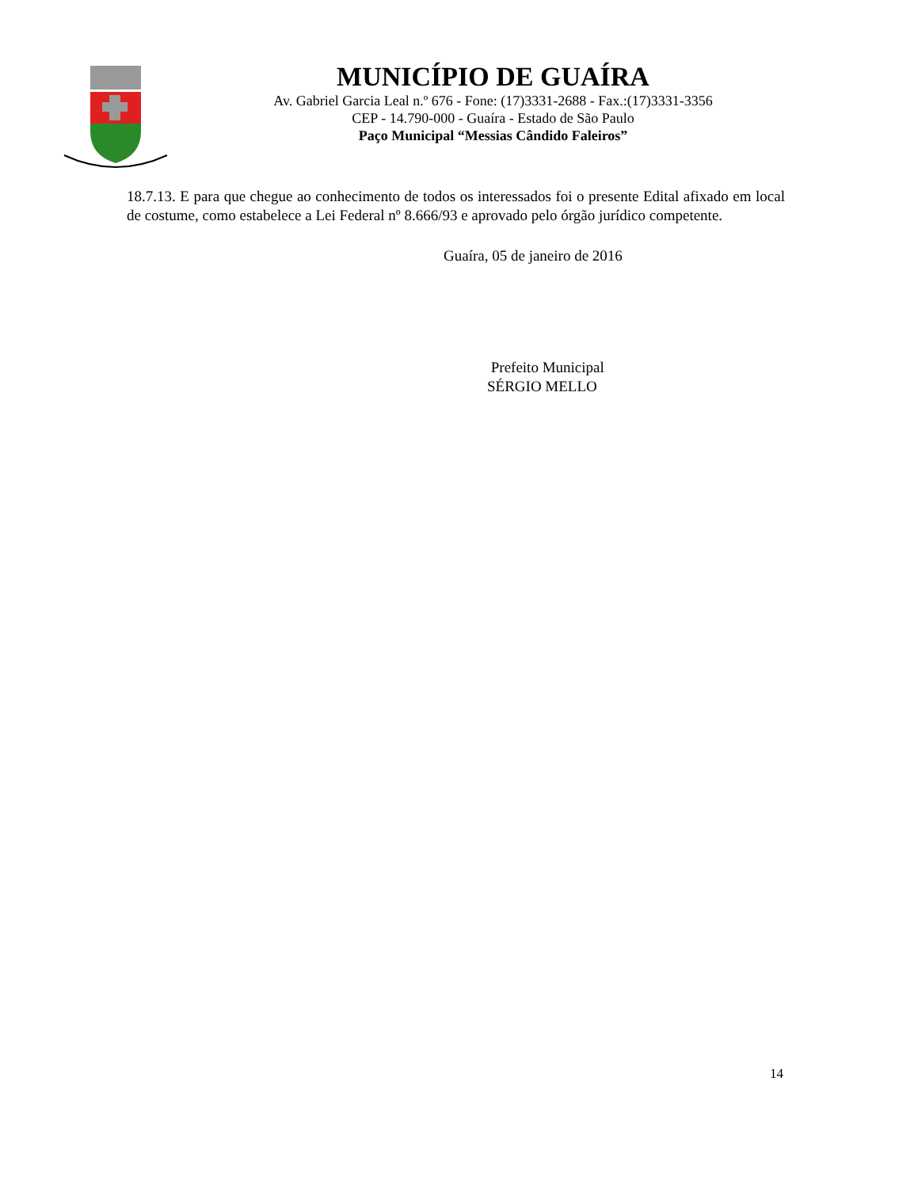MUNICÍPIO DE GUAÍRA
Av. Gabriel Garcia Leal n.º 676 - Fone: (17)3331-2688 - Fax.:(17)3331-3356
CEP - 14.790-000 - Guaíra - Estado de São Paulo
Paço Municipal “Messias Cândido Faleiros”
18.7.13. E para que chegue ao conhecimento de todos os interessados foi o presente Edital afixado em local de costume, como estabelece a Lei Federal nº 8.666/93 e aprovado pelo órgão jurídico competente.
Guaíra, 05 de janeiro de 2016
Prefeito Municipal
SÉRGIO MELLO
14